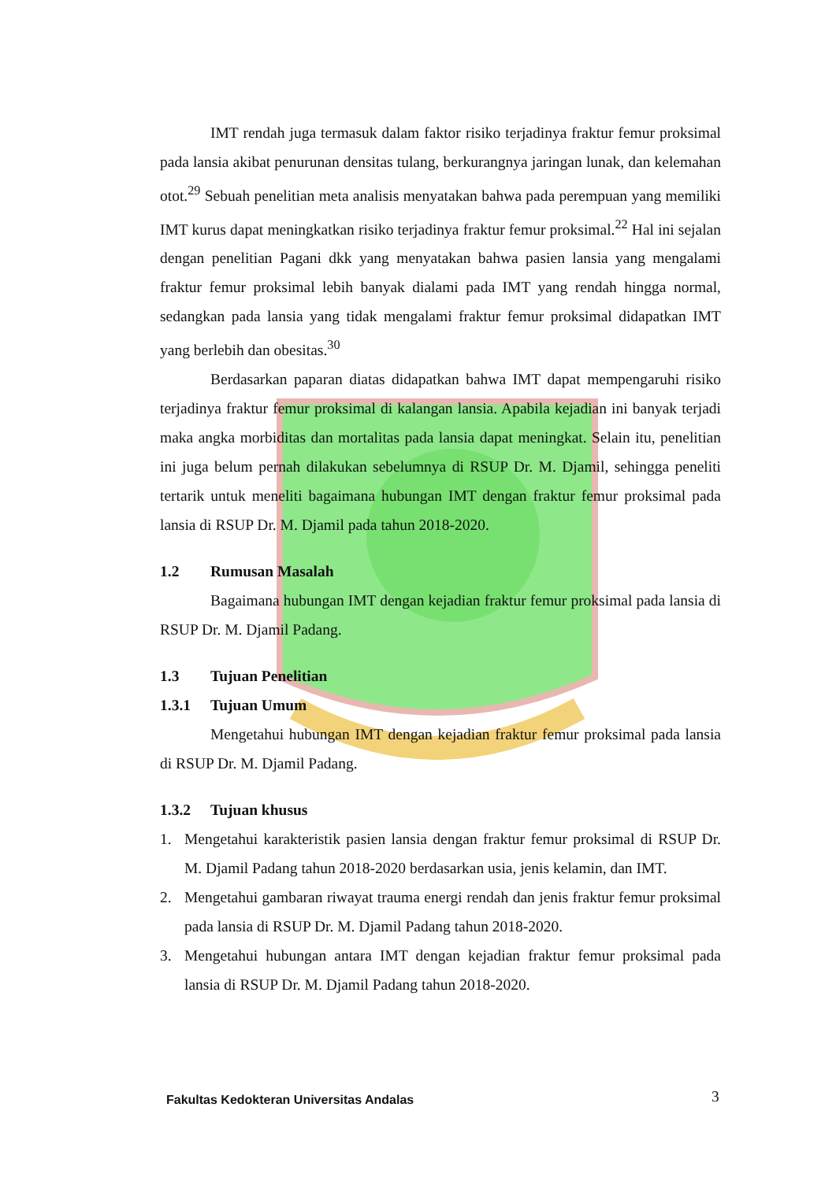IMT rendah juga termasuk dalam faktor risiko terjadinya fraktur femur proksimal pada lansia akibat penurunan densitas tulang, berkurangnya jaringan lunak, dan kelemahan otot.<sup>29</sup> Sebuah penelitian meta analisis menyatakan bahwa pada perempuan yang memiliki IMT kurus dapat meningkatkan risiko terjadinya fraktur femur proksimal.<sup>22</sup> Hal ini sejalan dengan penelitian Pagani dkk yang menyatakan bahwa pasien lansia yang mengalami fraktur femur proksimal lebih banyak dialami pada IMT yang rendah hingga normal, sedangkan pada lansia yang tidak mengalami fraktur femur proksimal didapatkan IMT yang berlebih dan obesitas.<sup>30</sup>
Berdasarkan paparan diatas didapatkan bahwa IMT dapat mempengaruhi risiko terjadinya fraktur femur proksimal di kalangan lansia. Apabila kejadian ini banyak terjadi maka angka morbiditas dan mortalitas pada lansia dapat meningkat. Selain itu, penelitian ini juga belum pernah dilakukan sebelumnya di RSUP Dr. M. Djamil, sehingga peneliti tertarik untuk meneliti bagaimana hubungan IMT dengan fraktur femur proksimal pada lansia di RSUP Dr. M. Djamil pada tahun 2018-2020.
1.2 Rumusan Masalah
Bagaimana hubungan IMT dengan kejadian fraktur femur proksimal pada lansia di RSUP Dr. M. Djamil Padang.
1.3 Tujuan Penelitian
1.3.1 Tujuan Umum
Mengetahui hubungan IMT dengan kejadian fraktur femur proksimal pada lansia di RSUP Dr. M. Djamil Padang.
1.3.2 Tujuan khusus
1. Mengetahui karakteristik pasien lansia dengan fraktur femur proksimal di RSUP Dr. M. Djamil Padang tahun 2018-2020 berdasarkan usia, jenis kelamin, dan IMT.
2. Mengetahui gambaran riwayat trauma energi rendah dan jenis fraktur femur proksimal pada lansia di RSUP Dr. M. Djamil Padang tahun 2018-2020.
3. Mengetahui hubungan antara IMT dengan kejadian fraktur femur proksimal pada lansia di RSUP Dr. M. Djamil Padang tahun 2018-2020.
Fakultas Kedokteran Universitas Andalas
3